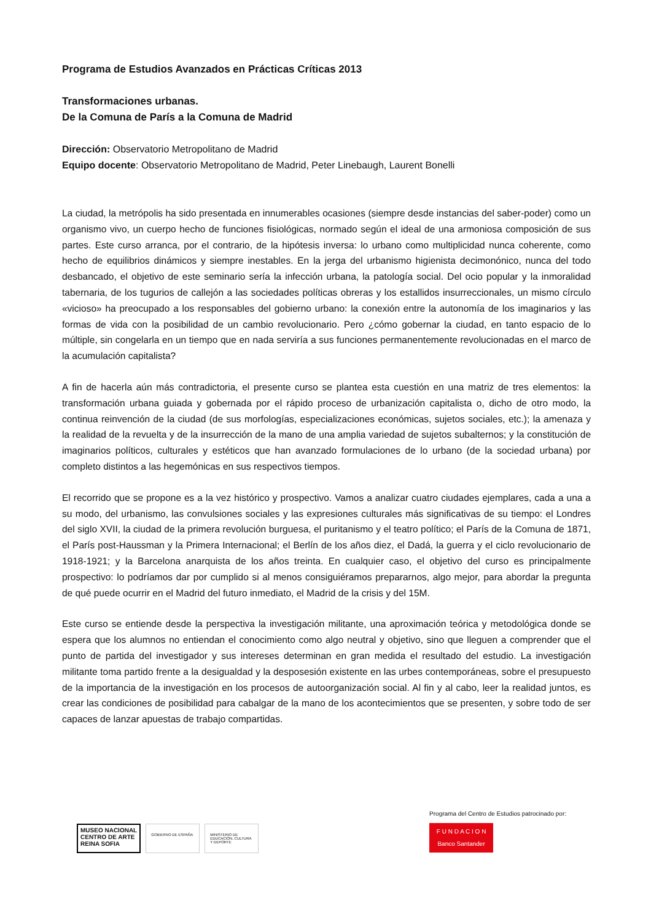Programa de Estudios Avanzados en Prácticas Críticas 2013
Transformaciones urbanas.
De la Comuna de París a la Comuna de Madrid
Dirección: Observatorio Metropolitano de Madrid
Equipo docente: Observatorio Metropolitano de Madrid, Peter Linebaugh, Laurent Bonelli
La ciudad, la metrópolis ha sido presentada en innumerables ocasiones (siempre desde instancias del saber-poder) como un organismo vivo, un cuerpo hecho de funciones fisiológicas, normado según el ideal de una armoniosa composición de sus partes. Este curso arranca, por el contrario, de la hipótesis inversa: lo urbano como multiplicidad nunca coherente, como hecho de equilibrios dinámicos y siempre inestables. En la jerga del urbanismo higienista decimonónico, nunca del todo desbancado, el objetivo de este seminario sería la infección urbana, la patología social. Del ocio popular y la inmoralidad tabernaria, de los tugurios de callejón a las sociedades políticas obreras y los estallidos insurreccionales, un mismo círculo «vicioso» ha preocupado a los responsables del gobierno urbano: la conexión entre la autonomía de los imaginarios y las formas de vida con la posibilidad de un cambio revolucionario. Pero ¿cómo gobernar la ciudad, en tanto espacio de lo múltiple, sin congelarla en un tiempo que en nada serviría a sus funciones permanentemente revolucionadas en el marco de la acumulación capitalista?
A fin de hacerla aún más contradictoria, el presente curso se plantea esta cuestión en una matriz de tres elementos: la transformación urbana guiada y gobernada por el rápido proceso de urbanización capitalista o, dicho de otro modo, la continua reinvención de la ciudad (de sus morfologías, especializaciones económicas, sujetos sociales, etc.); la amenaza y la realidad de la revuelta y de la insurrección de la mano de una amplia variedad de sujetos subalternos; y la constitución de imaginarios políticos, culturales y estéticos que han avanzado formulaciones de lo urbano (de la sociedad urbana) por completo distintos a las hegemónicas en sus respectivos tiempos.
El recorrido que se propone es a la vez histórico y prospectivo. Vamos a analizar cuatro ciudades ejemplares, cada a una a su modo, del urbanismo, las convulsiones sociales y las expresiones culturales más significativas de su tiempo: el Londres del siglo XVII, la ciudad de la primera revolución burguesa, el puritanismo y el teatro político; el París de la Comuna de 1871, el París post-Haussman y la Primera Internacional; el Berlín de los años diez, el Dadá, la guerra y el ciclo revolucionario de 1918-1921; y la Barcelona anarquista de los años treinta. En cualquier caso, el objetivo del curso es principalmente prospectivo: lo podríamos dar por cumplido si al menos consiguiéramos prepararnos, algo mejor, para abordar la pregunta de qué puede ocurrir en el Madrid del futuro inmediato, el Madrid de la crisis y del 15M.
Este curso se entiende desde la perspectiva la investigación militante, una aproximación teórica y metodológica donde se espera que los alumnos no entiendan el conocimiento como algo neutral y objetivo, sino que lleguen a comprender que el punto de partida del investigador y sus intereses determinan en gran medida el resultado del estudio. La investigación militante toma partido frente a la desigualdad y la desposesión existente en las urbes contemporáneas, sobre el presupuesto de la importancia de la investigación en los procesos de autoorganización social. Al fin y al cabo, leer la realidad juntos, es crear las condiciones de posibilidad para cabalgar de la mano de los acontecimientos que se presenten, y sobre todo de ser capaces de lanzar apuestas de trabajo compartidas.
MUSEO NACIONAL
CENTRO DE ARTE
REINA SOFIA
GOBIERNO DE ESPAÑA MINISTERIO DE EDUCACIÓN, CULTURA Y DEPORTE
Programa del Centro de Estudios patrocinado por:
F U N D A C I O N
Banco Santander